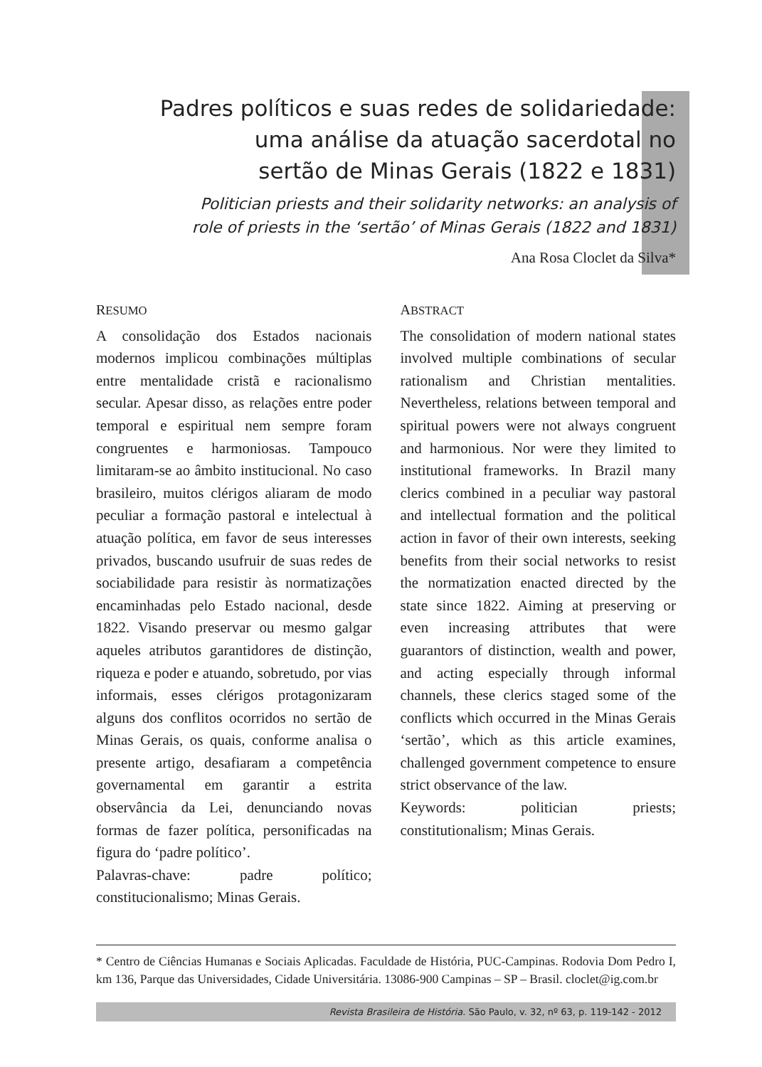Padres políticos e suas redes de solidariedade:
uma análise da atuação sacerdotal no
sertão de Minas Gerais (1822 e 1831)
Politician priests and their solidarity networks: an analysis of
role of priests in the ‘sertão’ of Minas Gerais (1822 and 1831)
Ana Rosa Cloclet da Silva*
RESUMO
A consolidação dos Estados nacionais modernos implicou combinações múltiplas entre mentalidade cristã e racionalismo secular. Apesar disso, as relações entre poder temporal e espiritual nem sempre foram congruentes e harmoniosas. Tampouco limitaram-se ao âmbito institucional. No caso brasileiro, muitos clérigos aliaram de modo peculiar a formação pastoral e intelectual à atuação política, em favor de seus interesses privados, buscando usufruir de suas redes de sociabilidade para resistir às normatizações encaminhadas pelo Estado nacional, desde 1822. Visando preservar ou mesmo galgar aqueles atributos garantidores de distinção, riqueza e poder e atuando, sobretudo, por vias informais, esses clérigos protagonizaram alguns dos conflitos ocorridos no sertão de Minas Gerais, os quais, conforme analisa o presente artigo, desafiaram a competência governamental em garantir a estrita observância da Lei, denunciando novas formas de fazer política, personificadas na figura do ‘padre político’.
Palavras-chave: padre político; constitucionalismo; Minas Gerais.
ABSTRACT
The consolidation of modern national states involved multiple combinations of secular rationalism and Christian mentalities. Nevertheless, relations between temporal and spiritual powers were not always congruent and harmonious. Nor were they limited to institutional frameworks. In Brazil many clerics combined in a peculiar way pastoral and intellectual formation and the political action in favor of their own interests, seeking benefits from their social networks to resist the normatization enacted directed by the state since 1822. Aiming at preserving or even increasing attributes that were guarantors of distinction, wealth and power, and acting especially through informal channels, these clerics staged some of the conflicts which occurred in the Minas Gerais ‘sertão’, which as this article examines, challenged government competence to ensure strict observance of the law.
Keywords: politician priests; constitutionalism; Minas Gerais.
* Centro de Ciências Humanas e Sociais Aplicadas. Faculdade de História, PUC-Campinas. Rodovia Dom Pedro I, km 136, Parque das Universidades, Cidade Universitária. 13086-900 Campinas – SP – Brasil. cloclet@ig.com.br
Revista Brasileira de História. São Paulo, v. 32, nº 63, p. 119-142 - 2012